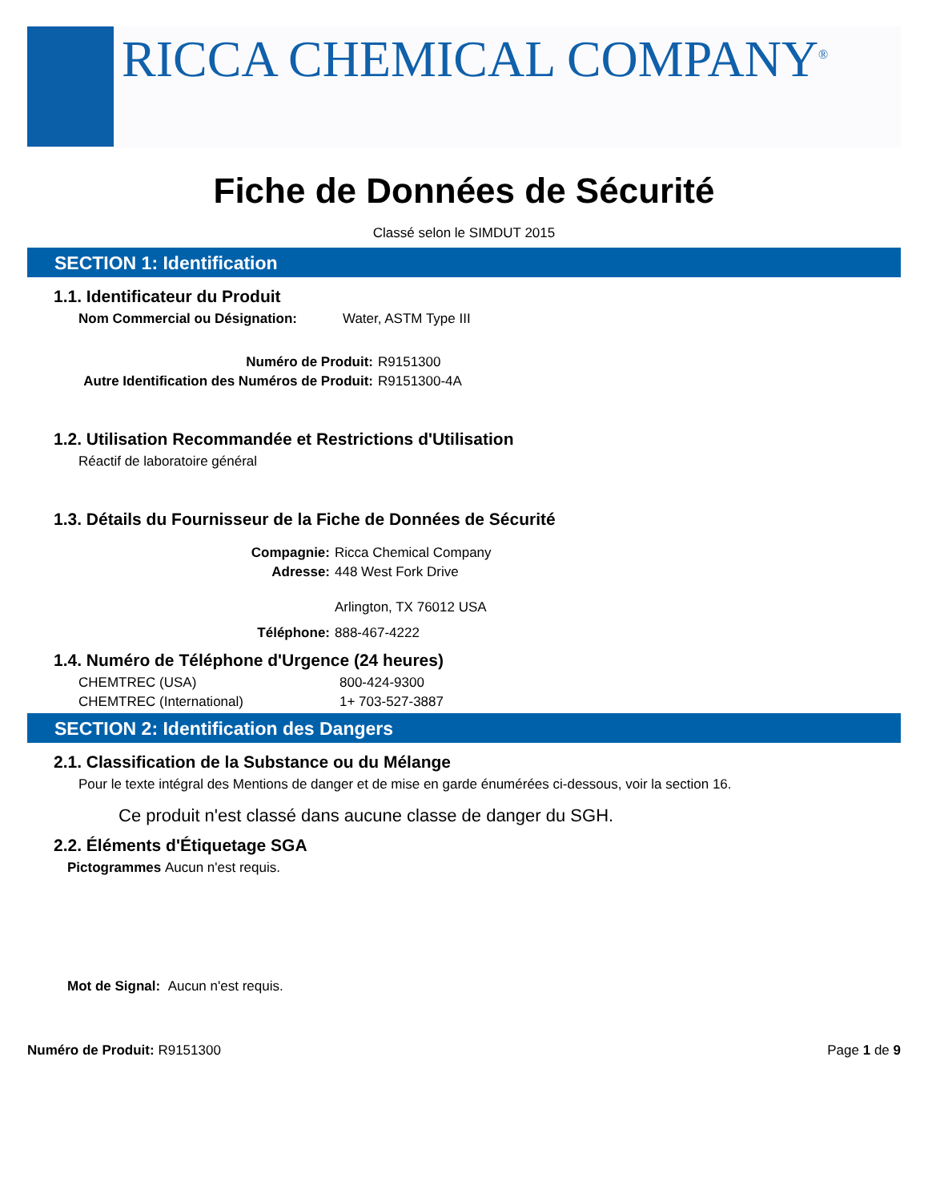RICCA CHEMICAL COMPANY<sup>®</sup>
Fiche de Données de Sécurité
Classé selon le SIMDUT 2015
SECTION 1: Identification
1.1. Identificateur du Produit
Nom Commercial ou Désignation: Water, ASTM Type III
Numéro de Produit: R9151300
Autre Identification des Numéros de Produit: R9151300-4A
1.2. Utilisation Recommandée et Restrictions d'Utilisation
Réactif de laboratoire général
1.3. Détails du Fournisseur de la Fiche de Données de Sécurité
Compagnie: Ricca Chemical Company
Adresse: 448 West Fork Drive
Arlington, TX 76012 USA
Téléphone: 888-467-4222
1.4. Numéro de Téléphone d'Urgence (24 heures)
CHEMTREC (USA) 800-424-9300
CHEMTREC (International) 1+ 703-527-3887
SECTION 2: Identification des Dangers
2.1. Classification de la Substance ou du Mélange
Pour le texte intégral des Mentions de danger et de mise en garde énumérées ci-dessous, voir la section 16.
Ce produit n'est classé dans aucune classe de danger du SGH.
2.2. Éléments d'Étiquetage SGA
Pictogrammes Aucun n'est requis.
Mot de Signal: Aucun n'est requis.
Numéro de Produit: R9151300 Page 1 de 9